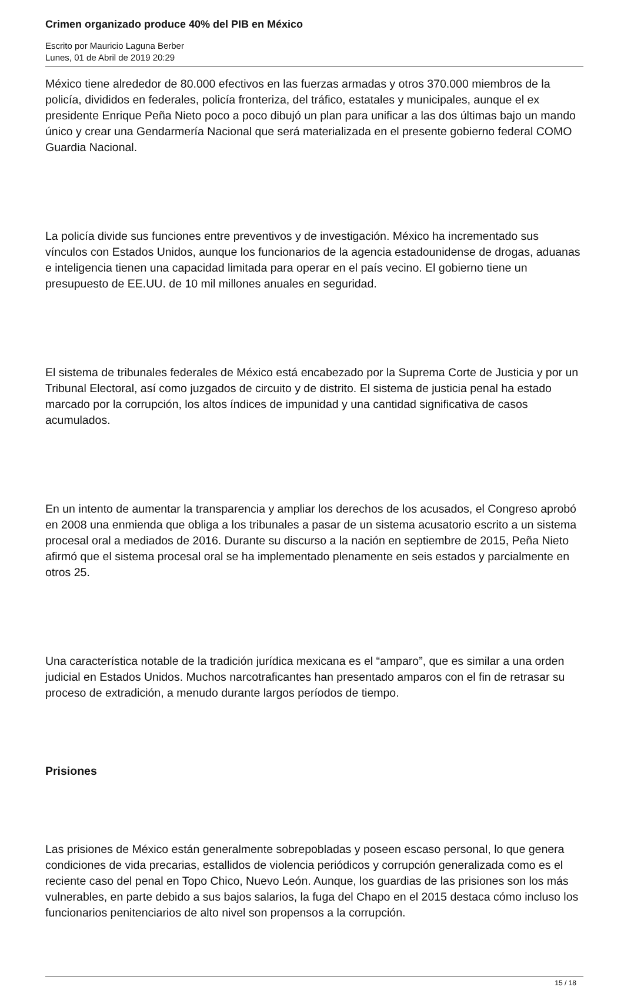Crimen organizado produce 40% del PIB en México
Escrito por Mauricio Laguna Berber
Lunes, 01 de Abril de 2019 20:29
México tiene alrededor de 80.000 efectivos en las fuerzas armadas y otros 370.000 miembros de la policía, divididos en federales, policía fronteriza, del tráfico, estatales y municipales, aunque el ex presidente Enrique Peña Nieto poco a poco dibujó un plan para unificar a las dos últimas bajo un mando único y crear una Gendarmería Nacional que será materializada en el presente gobierno federal COMO Guardia Nacional.
La policía divide sus funciones entre preventivos y de investigación. México ha incrementado sus vínculos con Estados Unidos, aunque los funcionarios de la agencia estadounidense de drogas, aduanas e inteligencia tienen una capacidad limitada para operar en el país vecino. El gobierno tiene un presupuesto de EE.UU. de 10 mil millones anuales en seguridad.
El sistema de tribunales federales de México está encabezado por la Suprema Corte de Justicia y por un Tribunal Electoral, así como juzgados de circuito y de distrito. El sistema de justicia penal ha estado marcado por la corrupción, los altos índices de impunidad y una cantidad significativa de casos acumulados.
En un intento de aumentar la transparencia y ampliar los derechos de los acusados, el Congreso aprobó en 2008 una enmienda que obliga a los tribunales a pasar de un sistema acusatorio escrito a un sistema procesal oral a mediados de 2016. Durante su discurso a la nación en septiembre de 2015, Peña Nieto afirmó que el sistema procesal oral se ha implementado plenamente en seis estados y parcialmente en otros 25.
Una característica notable de la tradición jurídica mexicana es el “amparo”, que es similar a una orden judicial en Estados Unidos. Muchos narcotraficantes han presentado amparos con el fin de retrasar su proceso de extradición, a menudo durante largos períodos de tiempo.
Prisiones
Las prisiones de México están generalmente sobrepobladas y poseen escaso personal, lo que genera condiciones de vida precarias, estallidos de violencia periódicos y corrupción generalizada como es el reciente caso del penal en Topo Chico, Nuevo León. Aunque, los guardias de las prisiones son los más vulnerables, en parte debido a sus bajos salarios, la fuga del Chapo en el 2015 destaca cómo incluso los funcionarios penitenciarios de alto nivel son propensos a la corrupción.
15 / 18